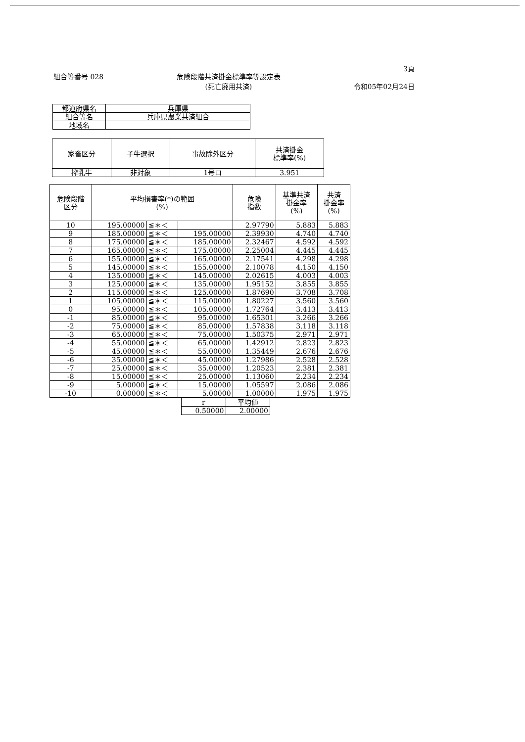組合等番号 028 危険段階共済掛金標準率等設定表
(死亡廃用共済)
3頁
令和05年02月24日
| 都道府県名 | 兵庫県 |
| 組合等名 | 兵庫県農業共済組合 |
| 地域名 | |
| 家畜区分 | 子牛選択 | 事故除外区分 | 共済掛金 標準率(%) |
| --- | --- | --- | --- |
| 搾乳牛 | 非対象 | 1号ロ | 3.951 |
| 危険段階 区分 | 平均損害率(*)の範囲 (%) | | | 危険 指数 | 基準共済 掛金率 (%) | 共済 掛金率 (%) |
| --- | --- | --- | --- | --- | --- | --- |
| 10 | 195.00000 | ≦＊＜ | | 2.97790 | 5.883 | 5.883 |
| 9 | 185.00000 | ≦＊＜ | 195.00000 | 2.39930 | 4.740 | 4.740 |
| 8 | 175.00000 | ≦＊＜ | 185.00000 | 2.32467 | 4.592 | 4.592 |
| 7 | 165.00000 | ≦＊＜ | 175.00000 | 2.25004 | 4.445 | 4.445 |
| 6 | 155.00000 | ≦＊＜ | 165.00000 | 2.17541 | 4.298 | 4.298 |
| 5 | 145.00000 | ≦＊＜ | 155.00000 | 2.10078 | 4.150 | 4.150 |
| 4 | 135.00000 | ≦＊＜ | 145.00000 | 2.02615 | 4.003 | 4.003 |
| 3 | 125.00000 | ≦＊＜ | 135.00000 | 1.95152 | 3.855 | 3.855 |
| 2 | 115.00000 | ≦＊＜ | 125.00000 | 1.87690 | 3.708 | 3.708 |
| 1 | 105.00000 | ≦＊＜ | 115.00000 | 1.80227 | 3.560 | 3.560 |
| 0 | 95.00000 | ≦＊＜ | 105.00000 | 1.72764 | 3.413 | 3.413 |
| -1 | 85.00000 | ≦＊＜ | 95.00000 | 1.65301 | 3.266 | 3.266 |
| -2 | 75.00000 | ≦＊＜ | 85.00000 | 1.57838 | 3.118 | 3.118 |
| -3 | 65.00000 | ≦＊＜ | 75.00000 | 1.50375 | 2.971 | 2.971 |
| -4 | 55.00000 | ≦＊＜ | 65.00000 | 1.42912 | 2.823 | 2.823 |
| -5 | 45.00000 | ≦＊＜ | 55.00000 | 1.35449 | 2.676 | 2.676 |
| -6 | 35.00000 | ≦＊＜ | 45.00000 | 1.27986 | 2.528 | 2.528 |
| -7 | 25.00000 | ≦＊＜ | 35.00000 | 1.20523 | 2.381 | 2.381 |
| -8 | 15.00000 | ≦＊＜ | 25.00000 | 1.13060 | 2.234 | 2.234 |
| -9 | 5.00000 | ≦＊＜ | 15.00000 | 1.05597 | 2.086 | 2.086 |
| -10 | 0.00000 | ≦＊＜ | 5.00000 | 1.00000 | 1.975 | 1.975 |
| r | 平均値 |
| --- | --- |
| 0.50000 | 2.00000 |